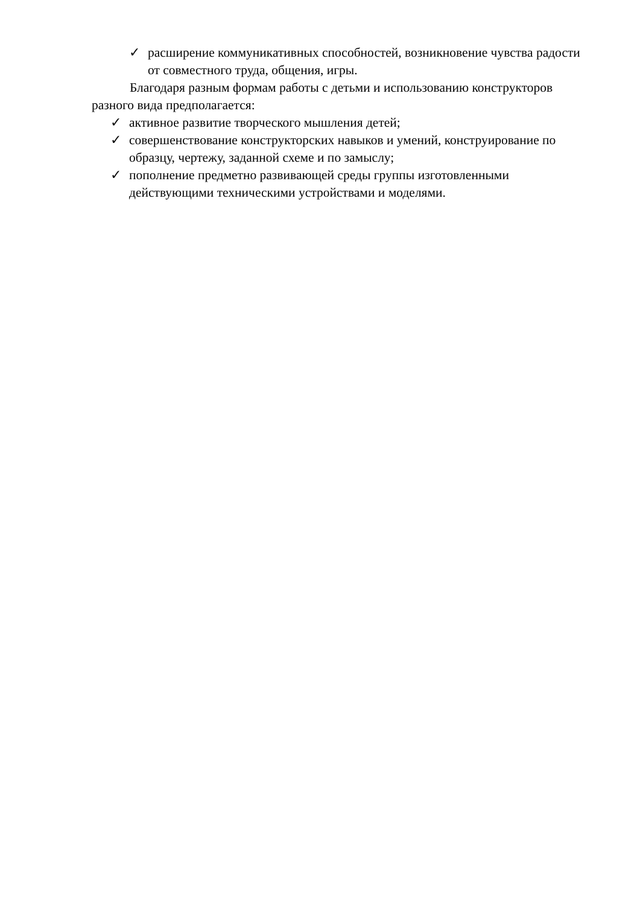✓ расширение коммуникативных способностей, возникновение чувства радости от совместного труда, общения, игры.
Благодаря разным формам работы с детьми и использованию конструкторов разного вида предполагается:
✓ активное развитие творческого мышления детей;
✓ совершенствование конструкторских навыков и умений, конструирование по образцу, чертежу, заданной схеме и по замыслу;
✓ пополнение предметно развивающей среды группы изготовленными действующими техническими устройствами и моделями.